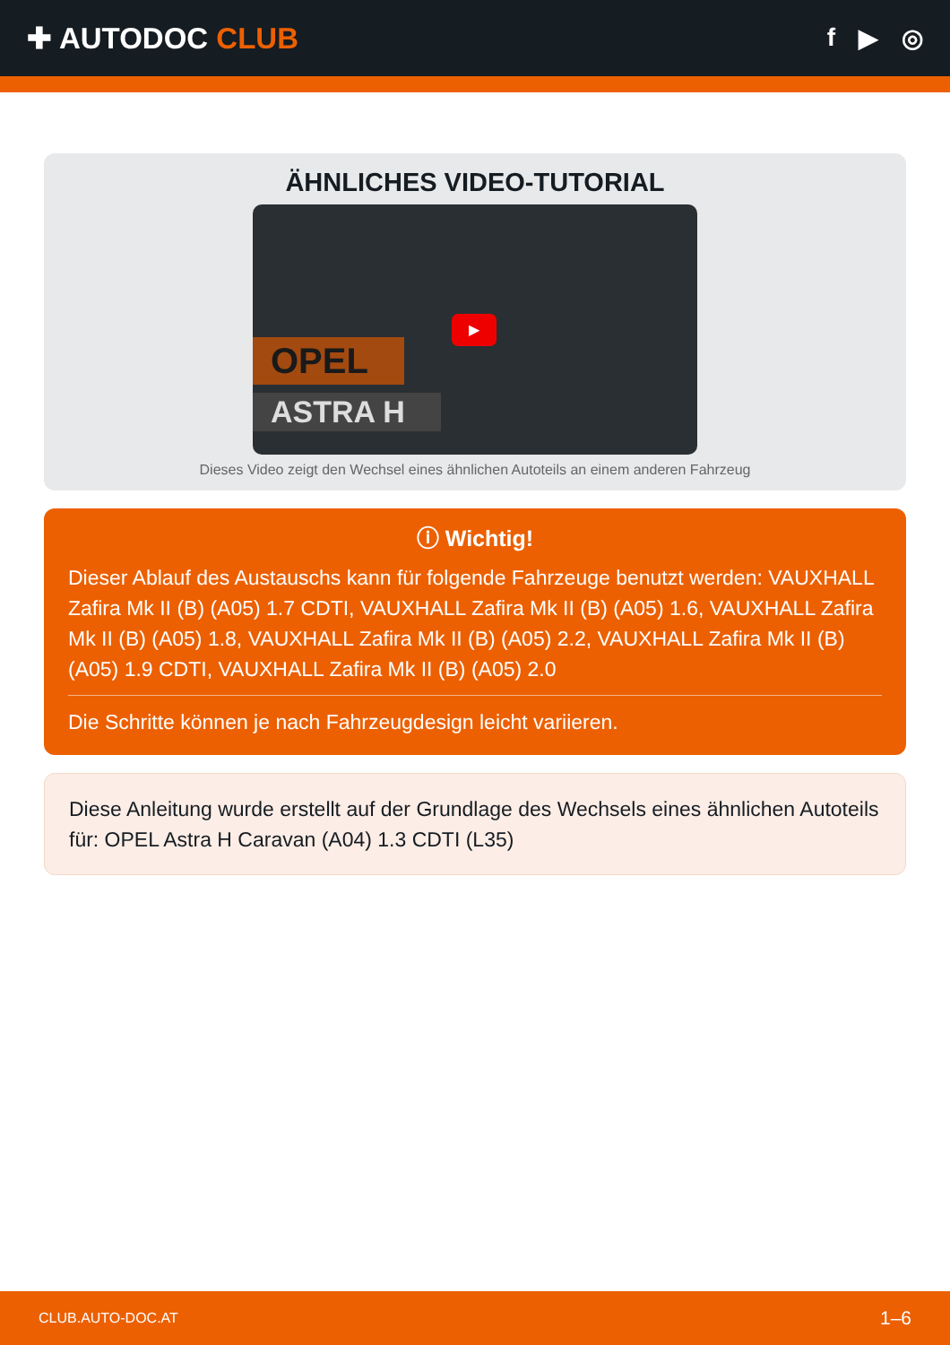✚ AUTODOC CLUB
f ▶ ◎
ÄHNLICHES VIDEO-TUTORIAL
OPEL
ASTRA H
▶
Dieses Video zeigt den Wechsel eines ähnlichen Autoteils an einem anderen Fahrzeug
ⓘ Wichtig!
Dieser Ablauf des Austauschs kann für folgende Fahrzeuge benutzt werden: VAUXHALL Zafira Mk II (B) (A05) 1.7 CDTI, VAUXHALL Zafira Mk II (B) (A05) 1.6, VAUXHALL Zafira Mk II (B) (A05) 1.8, VAUXHALL Zafira Mk II (B) (A05) 2.2, VAUXHALL Zafira Mk II (B) (A05) 1.9 CDTI, VAUXHALL Zafira Mk II (B) (A05) 2.0
Die Schritte können je nach Fahrzeugdesign leicht variieren.
Diese Anleitung wurde erstellt auf der Grundlage des Wechsels eines ähnlichen Autoteils für: OPEL Astra H Caravan (A04) 1.3 CDTI (L35)
CLUB.AUTO-DOC.AT 1–6